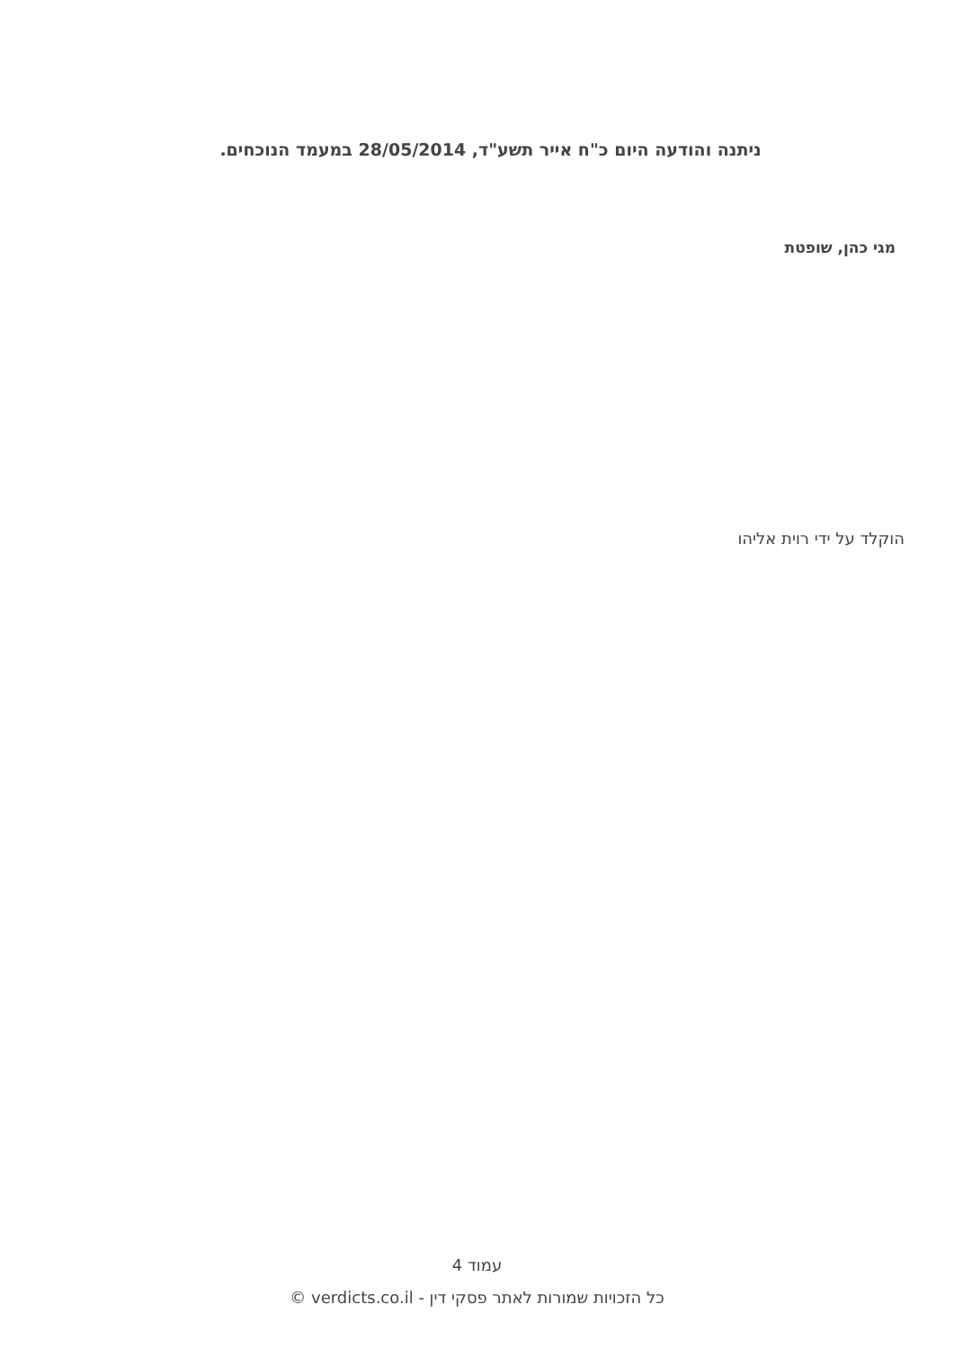ניתנה והודעה היום כ"ח אייר תשע"ד, 28/05/2014 במעמד הנוכחים.
מגי כהן, שופטת
הוקלד על ידי רוית אליהו
עמוד 4
כל הזכויות שמורות לאתר פסקי דין - verdicts.co.il ©